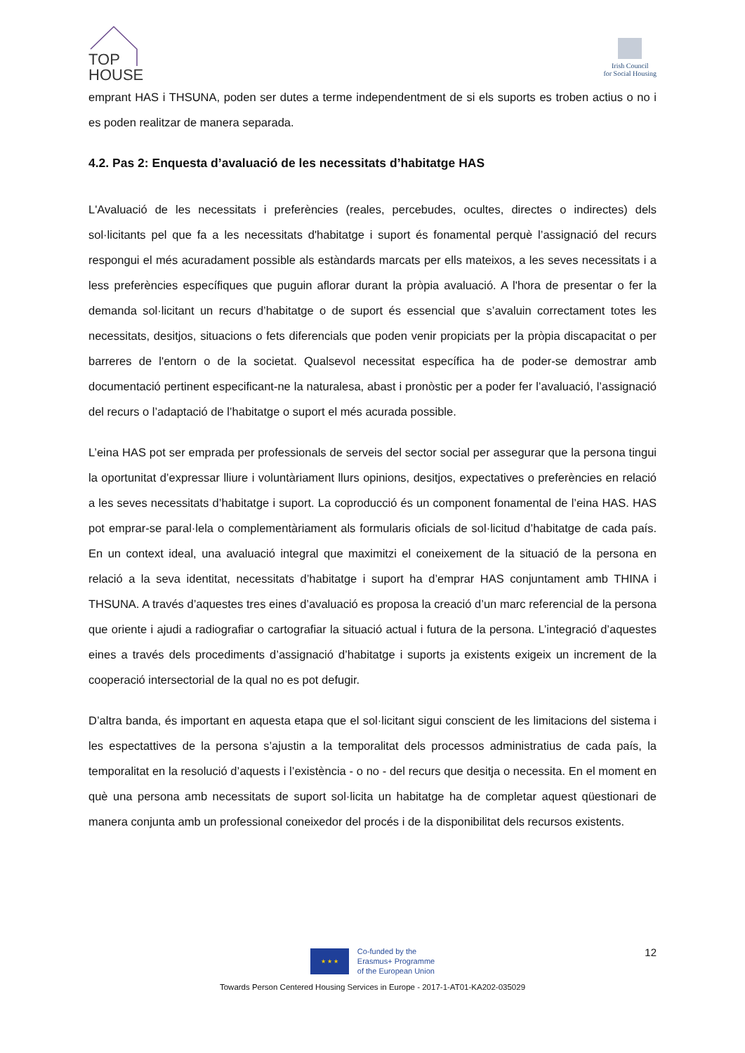TOP
HOUSE
Irish Council
for Social Housing
emprant HAS i THSUNA, poden ser dutes a terme independentment de si els suports es troben actius o no i es poden realitzar de manera separada.
4.2. Pas 2: Enquesta d’avaluació de les necessitats d’habitatge HAS
L'Avaluació de les necessitats i preferències (reales, percebudes, ocultes, directes o indirectes) dels sol·licitants pel que fa a les necessitats d'habitatge i suport és fonamental perquè l’assignació del recurs respongui el més acuradament possible als estàndards marcats per ells mateixos, a les seves necessitats i a less preferències específiques que puguin aflorar durant la pròpia avaluació. A l'hora de presentar o fer la demanda sol·licitant un recurs d’habitatge o de suport és essencial que s’avaluin correctament totes les necessitats, desitjos, situacions o fets diferencials que poden venir propiciats per la pròpia discapacitat o per barreres de l'entorn o de la societat. Qualsevol necessitat específica ha de poder-se demostrar amb documentació pertinent especificant-ne la naturalesa, abast i pronòstic per a poder fer l’avaluació, l’assignació del recurs o l’adaptació de l’habitatge o suport el més acurada possible.
L’eina HAS pot ser emprada per professionals de serveis del sector social per assegurar que la persona tingui la oportunitat d’expressar lliure i voluntàriament llurs opinions, desitjos, expectatives o preferències en relació a les seves necessitats d’habitatge i suport. La coproducció és un component fonamental de l’eina HAS. HAS pot emprar-se paral·lela o complementàriament als formularis oficials de sol·licitud d’habitatge de cada país. En un context ideal, una avaluació integral que maximitzi el coneixement de la situació de la persona en relació a la seva identitat, necessitats d’habitatge i suport ha d’emprar HAS conjuntament amb THINA i THSUNA. A través d’aquestes tres eines d’avaluació es proposa la creació d’un marc referencial de la persona que oriente i ajudi a radiografiar o cartografiar la situació actual i futura de la persona. L’integració d’aquestes eines a través dels procediments d’assignació d’habitatge i suports ja existents exigeix un increment de la cooperació intersectorial de la qual no es pot defugir.
D’altra banda, és important en aquesta etapa que el sol·licitant sigui conscient de les limitacions del sistema i les espectattives de la persona s’ajustin a la temporalitat dels processos administratius de cada país, la temporalitat en la resolució d’aquests i l’existència - o no - del recurs que desitja o necessita. En el moment en què una persona amb necessitats de suport sol·licita un habitatge ha de completar aquest qüestionari de manera conjunta amb un professional coneixedor del procés i de la disponibilitat dels recursos existents.
12
★ ★ ★
Co-funded by the
Erasmus+ Programme
of the European Union
Towards Person Centered Housing Services in Europe - 2017-1-AT01-KA202-035029